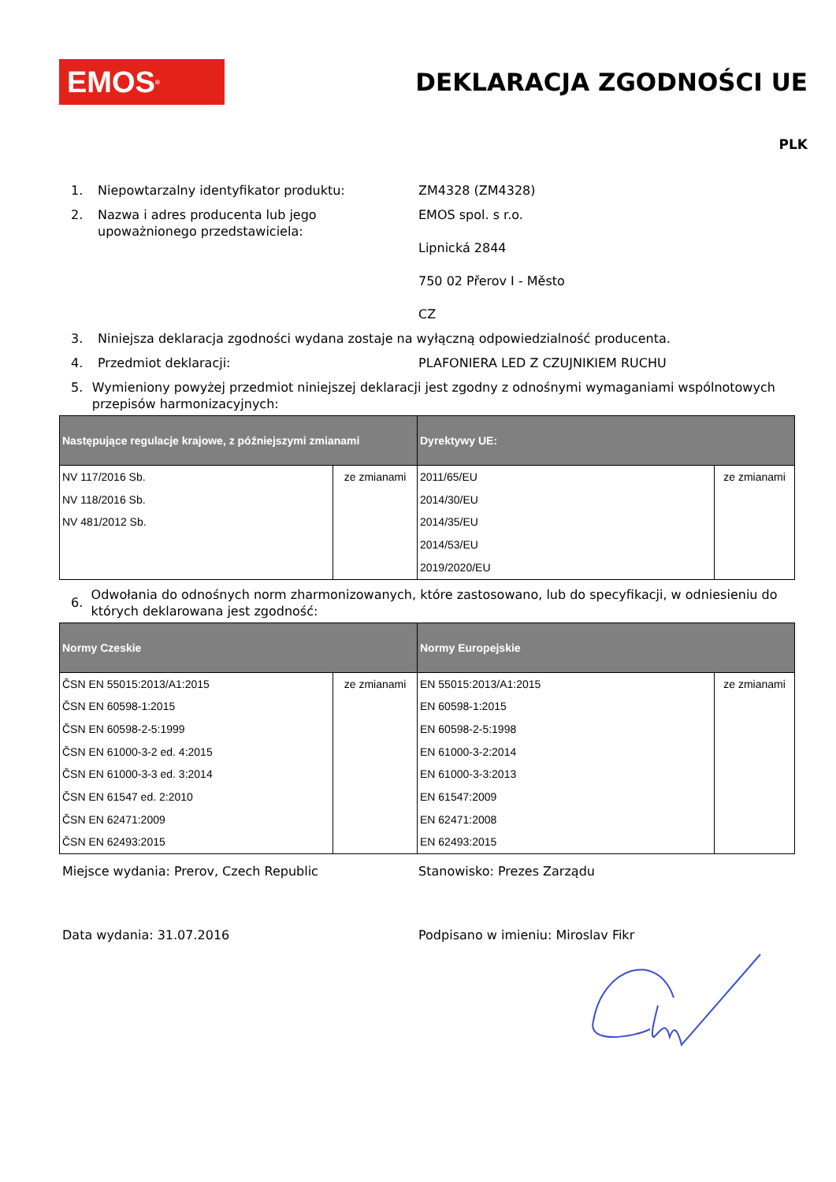EMOS<sup>®</sup>
DEKLARACJA ZGODNOŚCI UE
PLK
1. Niepowtarzalny identyfikator produktu: ZM4328 (ZM4328)
2. Nazwa i adres producenta lub jego upoważnionego przedstawiciela: EMOS spol. s r.o.
Lipnická 2844
750 02 Přerov I - Město
CZ
3. Niniejsza deklaracja zgodności wydana zostaje na wyłączną odpowiedzialność producenta.
4. Przedmiot deklaracji: PLAFONIERA LED Z CZUJNIKIEM RUCHU
5. Wymieniony powyżej przedmiot niniejszej deklaracji jest zgodny z odnośnymi wymaganiami wspólnotowych przepisów harmonizacyjnych:
| Następujące regulacje krajowe, z późniejszymi zmianami | | Dyrektywy UE: | |
| --- | --- | --- | --- |
| NV 117/2016 Sb. NV 118/2016 Sb. NV 481/2012 Sb. | ze zmianami | 2011/65/EU 2014/30/EU 2014/35/EU 2014/53/EU 2019/2020/EU | ze zmianami |
6. Odwołania do odnośnych norm zharmonizowanych, które zastosowano, lub do specyfikacji, w odniesieniu do których deklarowana jest zgodność:
| Normy Czeskie | | Normy Europejskie | |
| --- | --- | --- | --- |
| ČSN EN 55015:2013/A1:2015 ČSN EN 60598-1:2015 ČSN EN 60598-2-5:1999 ČSN EN 61000-3-2 ed. 4:2015 ČSN EN 61000-3-3 ed. 3:2014 ČSN EN 61547 ed. 2:2010 ČSN EN 62471:2009 ČSN EN 62493:2015 | ze zmianami | EN 55015:2013/A1:2015 EN 60598-1:2015 EN 60598-2-5:1998 EN 61000-3-2:2014 EN 61000-3-3:2013 EN 61547:2009 EN 62471:2008 EN 62493:2015 | ze zmianami |
Miejsce wydania: Prerov, Czech Republic Stanowisko: Prezes Zarządu
Data wydania: 31.07.2016 Podpisano w imieniu: Miroslav Fikr